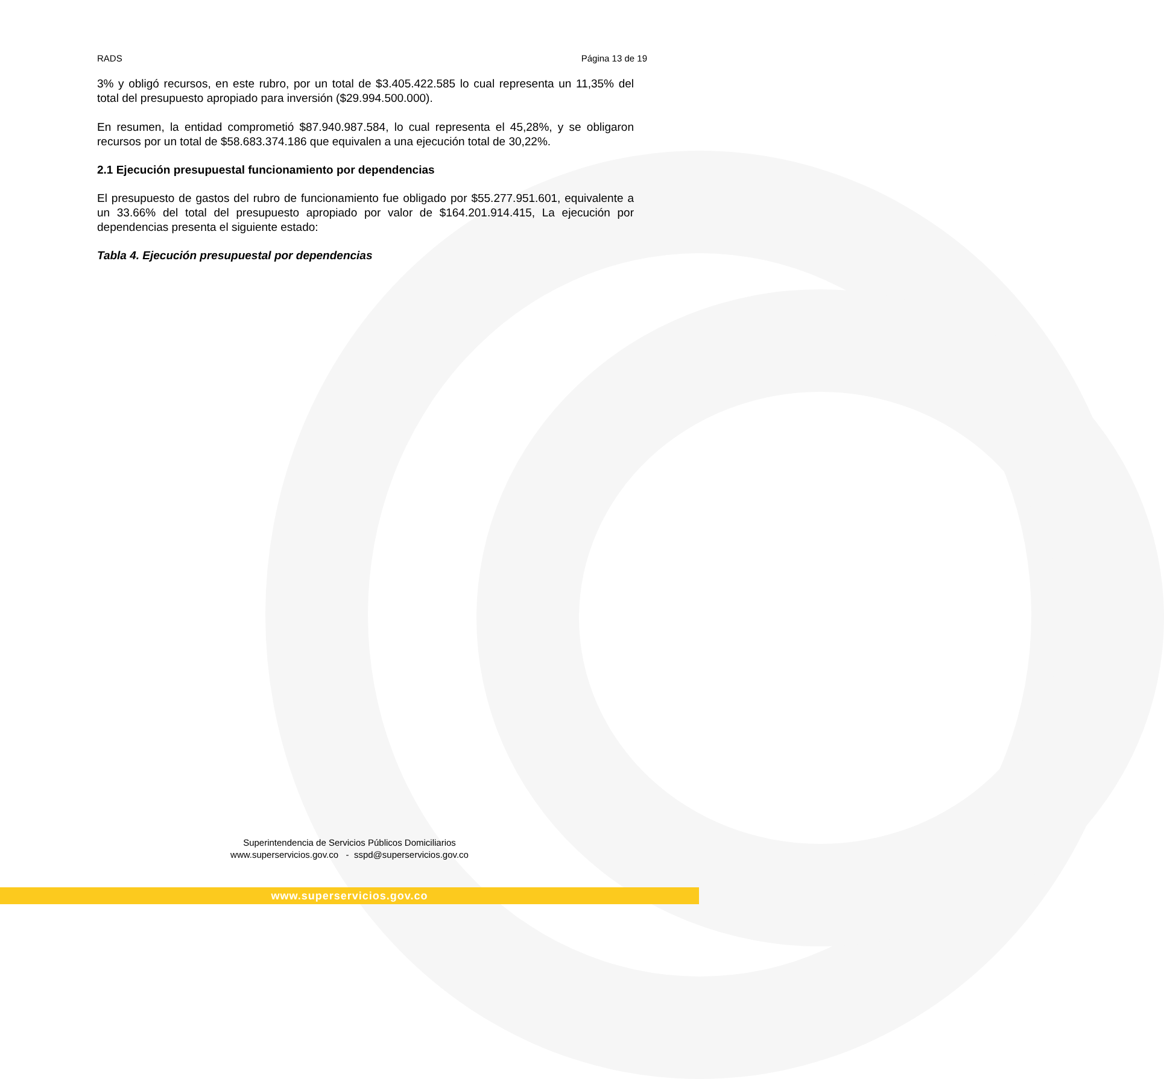RADS Página 13 de 19
3% y obligó recursos, en este rubro, por un total de $3.405.422.585 lo cual representa un 11,35% del total del presupuesto apropiado para inversión ($29.994.500.000).
En resumen, la entidad comprometió $87.940.987.584, lo cual representa el 45,28%, y se obligaron recursos por un total de $58.683.374.186 que equivalen a una ejecución total de 30,22%.
2.1 Ejecución presupuestal funcionamiento por dependencias
El presupuesto de gastos del rubro de funcionamiento fue obligado por $55.277.951.601, equivalente a un 33.66% del total del presupuesto apropiado por valor de $164.201.914.415, La ejecución por dependencias presenta el siguiente estado:
Tabla 4. Ejecución presupuestal por dependencias
Superintendencia de Servicios Públicos Domiciliarios
www.superservicios.gov.co - sspd@superservicios.gov.co
www.superservicios.gov.co